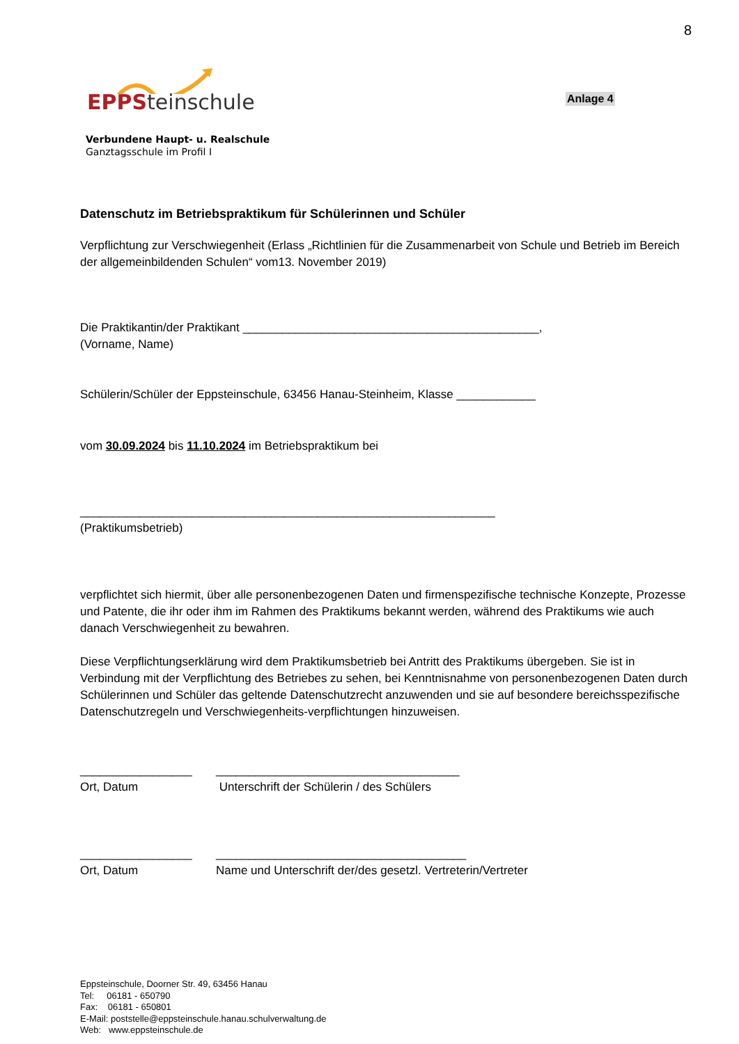8
EPPS teinschule
Anlage 4
Verbundene Haupt- u. Realschule
Ganztagsschule im Profil I
Datenschutz im Betriebspraktikum für Schülerinnen und Schüler
Verpflichtung zur Verschwiegenheit (Erlass „Richtlinien für die Zusammenarbeit von Schule und Betrieb im Bereich der allgemeinbildenden Schulen“ vom13. November 2019)
Die Praktikantin/der Praktikant _____________________________________________,
(Vorname, Name)
Schülerin/Schüler der Eppsteinschule, 63456 Hanau-Steinheim, Klasse ____________
vom 30.09.2024 bis 11.10.2024 im Betriebspraktikum bei
_______________________________________________________________
(Praktikumsbetrieb)
verpflichtet sich hiermit, über alle personenbezogenen Daten und firmenspezifische technische Konzepte, Prozesse und Patente, die ihr oder ihm im Rahmen des Praktikums bekannt werden, während des Praktikums wie auch danach Verschwiegenheit zu bewahren.
Diese Verpflichtungserklärung wird dem Praktikumsbetrieb bei Antritt des Praktikums übergeben. Sie ist in Verbindung mit der Verpflichtung des Betriebes zu sehen, bei Kenntnisnahme von personenbezogenen Daten durch Schülerinnen und Schüler das geltende Datenschutzrecht anzuwenden und sie auf besondere bereichsspezifische Datenschutzregeln und Verschwiegenheits-verpflichtungen hinzuweisen.
_________________
Ort, Datum
_____________________________________
Unterschrift der Schülerin / des Schülers
_________________
Ort, Datum
______________________________________
Name und Unterschrift der/des gesetzl. Vertreterin/Vertreter
Eppsteinschule, Doorner Str. 49, 63456 Hanau
Tel: 06181 - 650790
Fax: 06181 - 650801
E-Mail: poststelle@eppsteinschule.hanau.schulverwaltung.de
Web: www.eppsteinschule.de